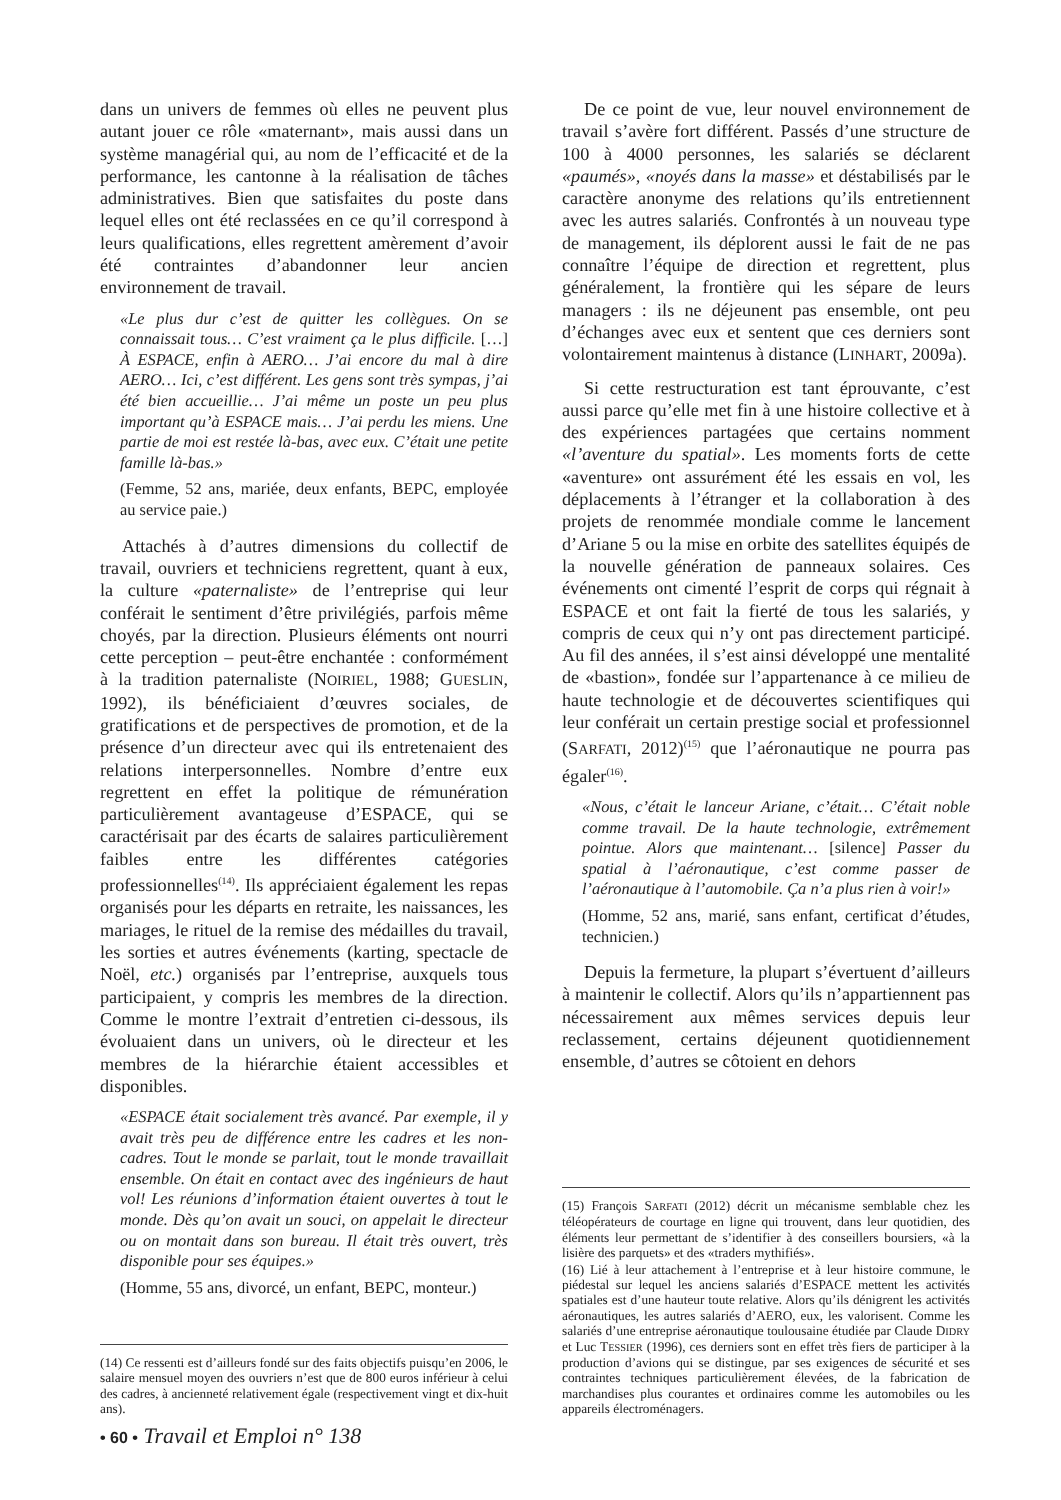dans un univers de femmes où elles ne peuvent plus autant jouer ce rôle «maternant», mais aussi dans un système managérial qui, au nom de l’efficacité et de la performance, les cantonne à la réalisation de tâches administratives. Bien que satisfaites du poste dans lequel elles ont été reclassées en ce qu’il correspond à leurs qualifications, elles regrettent amèrement d’avoir été contraintes d’abandonner leur ancien environnement de travail.
«Le plus dur c’est de quitter les collègues. On se connaissait tous… C’est vraiment ça le plus difficile. […] À ESPACE, enfin à AERO… J’ai encore du mal à dire AERO… Ici, c’est différent. Les gens sont très sympas, j’ai été bien accueillie… J’ai même un poste un peu plus important qu’à ESPACE mais… J’ai perdu les miens. Une partie de moi est restée là-bas, avec eux. C’était une petite famille là-bas.»
(Femme, 52 ans, mariée, deux enfants, BEPC, employée au service paie.)
Attachés à d’autres dimensions du collectif de travail, ouvriers et techniciens regrettent, quant à eux, la culture «paternaliste» de l’entreprise qui leur conférait le sentiment d’être privilégiés, parfois même choyés, par la direction. Plusieurs éléments ont nourri cette perception – peut-être enchantée : conformément à la tradition paternaliste (NOIRIEL, 1988; GUESLIN, 1992), ils bénéficiaient d’œuvres sociales, de gratifications et de perspectives de promotion, et de la présence d’un directeur avec qui ils entretenaient des relations interpersonnelles. Nombre d’entre eux regrettent en effet la politique de rémunération particulièrement avantageuse d’ESPACE, qui se caractérisait par des écarts de salaires particulièrement faibles entre les différentes catégories professionnelles<sup>(14)</sup>. Ils appréciaient également les repas organisés pour les départs en retraite, les naissances, les mariages, le rituel de la remise des médailles du travail, les sorties et autres événements (karting, spectacle de Noël, etc.) organisés par l’entreprise, auxquels tous participaient, y compris les membres de la direction. Comme le montre l’extrait d’entretien ci-dessous, ils évoluaient dans un univers, où le directeur et les membres de la hiérarchie étaient accessibles et disponibles.
«ESPACE était socialement très avancé. Par exemple, il y avait très peu de différence entre les cadres et les non-cadres. Tout le monde se parlait, tout le monde travaillait ensemble. On était en contact avec des ingénieurs de haut vol! Les réunions d’information étaient ouvertes à tout le monde. Dès qu’on avait un souci, on appelait le directeur ou on montait dans son bureau. Il était très ouvert, très disponible pour ses équipes.»
(Homme, 55 ans, divorcé, un enfant, BEPC, monteur.)
(14) Ce ressenti est d’ailleurs fondé sur des faits objectifs puisqu’en 2006, le salaire mensuel moyen des ouvriers n’est que de 800 euros inférieur à celui des cadres, à ancienneté relativement égale (respectivement vingt et dix-huit ans).
De ce point de vue, leur nouvel environnement de travail s’avère fort différent. Passés d’une structure de 100 à 4000 personnes, les salariés se déclarent «paumés», «noyés dans la masse» et déstabilisés par le caractère anonyme des relations qu’ils entretiennent avec les autres salariés. Confrontés à un nouveau type de management, ils déplorent aussi le fait de ne pas connaître l’équipe de direction et regrettent, plus généralement, la frontière qui les sépare de leurs managers : ils ne déjeunent pas ensemble, ont peu d’échanges avec eux et sentent que ces derniers sont volontairement maintenus à distance (LINHART, 2009a).
Si cette restructuration est tant éprouvante, c’est aussi parce qu’elle met fin à une histoire collective et à des expériences partagées que certains nomment «l’aventure du spatial». Les moments forts de cette «aventure» ont assurément été les essais en vol, les déplacements à l’étranger et la collaboration à des projets de renommée mondiale comme le lancement d’Ariane 5 ou la mise en orbite des satellites équipés de la nouvelle génération de panneaux solaires. Ces événements ont cimenté l’esprit de corps qui régnait à ESPACE et ont fait la fierté de tous les salariés, y compris de ceux qui n’y ont pas directement participé. Au fil des années, il s’est ainsi développé une mentalité de «bastion», fondée sur l’appartenance à ce milieu de haute technologie et de découvertes scientifiques qui leur conférait un certain prestige social et professionnel (SARFATI, 2012)<sup>(15)</sup> que l’aéronautique ne pourra pas égaler<sup>(16)</sup>.
«Nous, c’était le lanceur Ariane, c’était… C’était noble comme travail. De la haute technologie, extrêmement pointue. Alors que maintenant… [silence] Passer du spatial à l’aéronautique, c’est comme passer de l’aéronautique à l’automobile. Ça n’a plus rien à voir!»
(Homme, 52 ans, marié, sans enfant, certificat d’études, technicien.)
Depuis la fermeture, la plupart s’évertuent d’ailleurs à maintenir le collectif. Alors qu’ils n’appartiennent pas nécessairement aux mêmes services depuis leur reclassement, certains déjeunent quotidiennement ensemble, d’autres se côtoient en dehors
(15) François SARFATI (2012) décrit un mécanisme semblable chez les téléopérateurs de courtage en ligne qui trouvent, dans leur quotidien, des éléments leur permettant de s’identifier à des conseillers boursiers, «à la lisière des parquets» et des «traders mythifiés».
(16) Lié à leur attachement à l’entreprise et à leur histoire commune, le piédestal sur lequel les anciens salariés d’ESPACE mettent les activités spatiales est d’une hauteur toute relative. Alors qu’ils dénigrent les activités aéronautiques, les autres salariés d’AERO, eux, les valorisent. Comme les salariés d’une entreprise aéronautique toulousaine étudiée par Claude DIDRY et Luc TESSIER (1996), ces derniers sont en effet très fiers de participer à la production d’avions qui se distingue, par ses exigences de sécurité et ses contraintes techniques particulièrement élevées, de la fabrication de marchandises plus courantes et ordinaires comme les automobiles ou les appareils électroménagers.
• 60 • Travail et Emploi n° 138